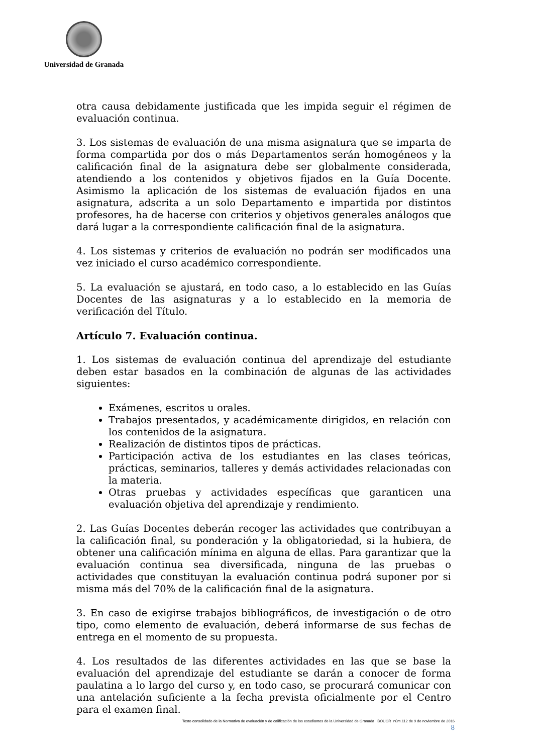Universidad de Granada
otra causa debidamente justificada que les impida seguir el régimen de evaluación continua.
3. Los sistemas de evaluación de una misma asignatura que se imparta de forma compartida por dos o más Departamentos serán homogéneos y la calificación final de la asignatura debe ser globalmente considerada, atendiendo a los contenidos y objetivos fijados en la Guía Docente. Asimismo la aplicación de los sistemas de evaluación fijados en una asignatura, adscrita a un solo Departamento e impartida por distintos profesores, ha de hacerse con criterios y objetivos generales análogos que dará lugar a la correspondiente calificación final de la asignatura.
4. Los sistemas y criterios de evaluación no podrán ser modificados una vez iniciado el curso académico correspondiente.
5. La evaluación se ajustará, en todo caso, a lo establecido en las Guías Docentes de las asignaturas y a lo establecido en la memoria de verificación del Título.
Artículo 7. Evaluación continua.
1. Los sistemas de evaluación continua del aprendizaje del estudiante deben estar basados en la combinación de algunas de las actividades siguientes:
Exámenes, escritos u orales.
Trabajos presentados, y académicamente dirigidos, en relación con los contenidos de la asignatura.
Realización de distintos tipos de prácticas.
Participación activa de los estudiantes en las clases teóricas, prácticas, seminarios, talleres y demás actividades relacionadas con la materia.
Otras pruebas y actividades específicas que garanticen una evaluación objetiva del aprendizaje y rendimiento.
2. Las Guías Docentes deberán recoger las actividades que contribuyan a la calificación final, su ponderación y la obligatoriedad, si la hubiera, de obtener una calificación mínima en alguna de ellas. Para garantizar que la evaluación continua sea diversificada, ninguna de las pruebas o actividades que constituyan la evaluación continua podrá suponer por si misma más del 70% de la calificación final de la asignatura.
3. En caso de exigirse trabajos bibliográficos, de investigación o de otro tipo, como elemento de evaluación, deberá informarse de sus fechas de entrega en el momento de su propuesta.
4. Los resultados de las diferentes actividades en las que se base la evaluación del aprendizaje del estudiante se darán a conocer de forma paulatina a lo largo del curso y, en todo caso, se procurará comunicar con una antelación suficiente a la fecha prevista oficialmente por el Centro para el examen final.
Texto consolidado de la Normativa de evaluación y de calificación de los estudiantes de la Universidad de Granada BOUGR núm.112 de 9 de noviembre de 2016
8